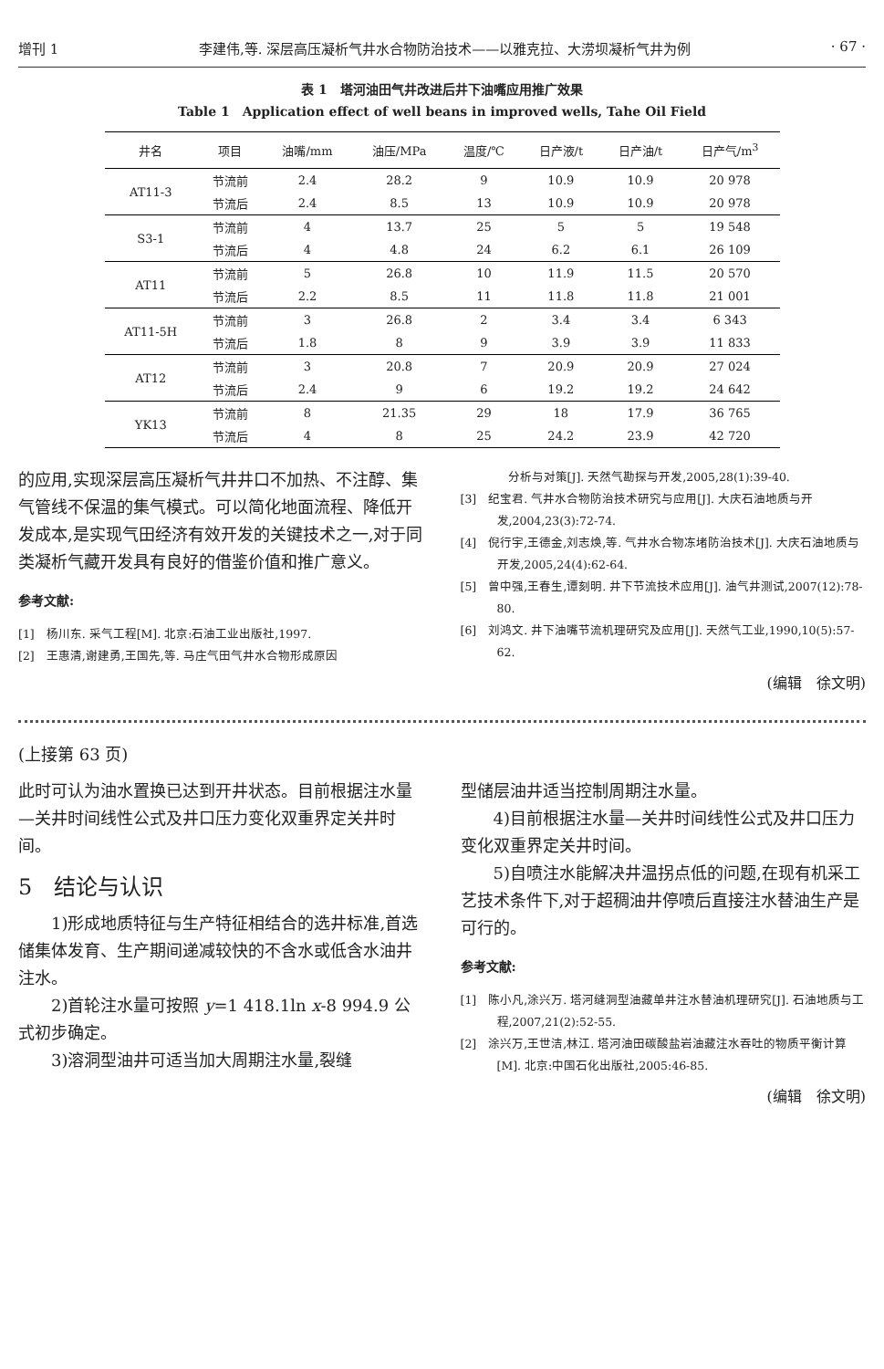增刊 1 李建伟,等. 深层高压凝析气井水合物防治技术——以雅克拉、大涝坝凝析气井为例 · 67 ·
表 1　塔河油田气井改进后井下油嘴应用推广效果
Table 1　Application effect of well beans in improved wells, Tahe Oil Field
| 井名 | 项目 | 油嘴/mm | 油压/MPa | 温度/℃ | 日产液/t | 日产油/t | 日产气/m<sup>3</sup> |
| --- | --- | --- | --- | --- | --- | --- | --- |
| AT11-3 | 节流前 | 2.4 | 28.2 | 9 | 10.9 | 10.9 | 20 978 |
| | 节流后 | 2.4 | 8.5 | 13 | 10.9 | 10.9 | 20 978 |
| S3-1 | 节流前 | 4 | 13.7 | 25 | 5 | 5 | 19 548 |
| | 节流后 | 4 | 4.8 | 24 | 6.2 | 6.1 | 26 109 |
| AT11 | 节流前 | 5 | 26.8 | 10 | 11.9 | 11.5 | 20 570 |
| | 节流后 | 2.2 | 8.5 | 11 | 11.8 | 11.8 | 21 001 |
| AT11-5H | 节流前 | 3 | 26.8 | 2 | 3.4 | 3.4 | 6 343 |
| | 节流后 | 1.8 | 8 | 9 | 3.9 | 3.9 | 11 833 |
| AT12 | 节流前 | 3 | 20.8 | 7 | 20.9 | 20.9 | 27 024 |
| | 节流后 | 2.4 | 9 | 6 | 19.2 | 19.2 | 24 642 |
| YK13 | 节流前 | 8 | 21.35 | 29 | 18 | 17.9 | 36 765 |
| | 节流后 | 4 | 8 | 25 | 24.2 | 23.9 | 42 720 |
的应用,实现深层高压凝析气井井口不加热、不注醇、集气管线不保温的集气模式。可以简化地面流程、降低开发成本,是实现气田经济有效开发的关键技术之一,对于同类凝析气藏开发具有良好的借鉴价值和推广意义。
参考文献:
[1]　杨川东. 采气工程[M]. 北京:石油工业出版社,1997.
[2]　王惠清,谢建勇,王国先,等. 马庄气田气井水合物形成原因
　　　　分析与对策[J]. 天然气勘探与开发,2005,28(1):39-40.
[3]　纪宝君. 气井水合物防治技术研究与应用[J]. 大庆石油地质与开发,2004,23(3):72-74.
[4]　倪行宇,王德金,刘志焕,等. 气井水合物冻堵防治技术[J]. 大庆石油地质与开发,2005,24(4):62-64.
[5]　曾中强,王春生,谭刻明. 井下节流技术应用[J]. 油气井测试,2007(12):78-80.
[6]　刘鸿文. 井下油嘴节流机理研究及应用[J]. 天然气工业,1990,10(5):57-62.
(编辑　徐文明)
(上接第 63 页)
此时可认为油水置换已达到开井状态。目前根据注水量—关井时间线性公式及井口压力变化双重界定关井时间。
5　结论与认识
1)形成地质特征与生产特征相结合的选井标准,首选储集体发育、生产期间递减较快的不含水或低含水油井注水。
2)首轮注水量可按照 y=1 418.1ln x-8 994.9 公式初步确定。
3)溶洞型油井可适当加大周期注水量,裂缝
型储层油井适当控制周期注水量。
4)目前根据注水量—关井时间线性公式及井口压力变化双重界定关井时间。
5)自喷注水能解决井温拐点低的问题,在现有机采工艺技术条件下,对于超稠油井停喷后直接注水替油生产是可行的。
参考文献:
[1]　陈小凡,涂兴万. 塔河缝洞型油藏单井注水替油机理研究[J]. 石油地质与工程,2007,21(2):52-55.
[2]　涂兴万,王世洁,林江. 塔河油田碳酸盐岩油藏注水吞吐的物质平衡计算[M]. 北京:中国石化出版社,2005:46-85.
(编辑　徐文明)